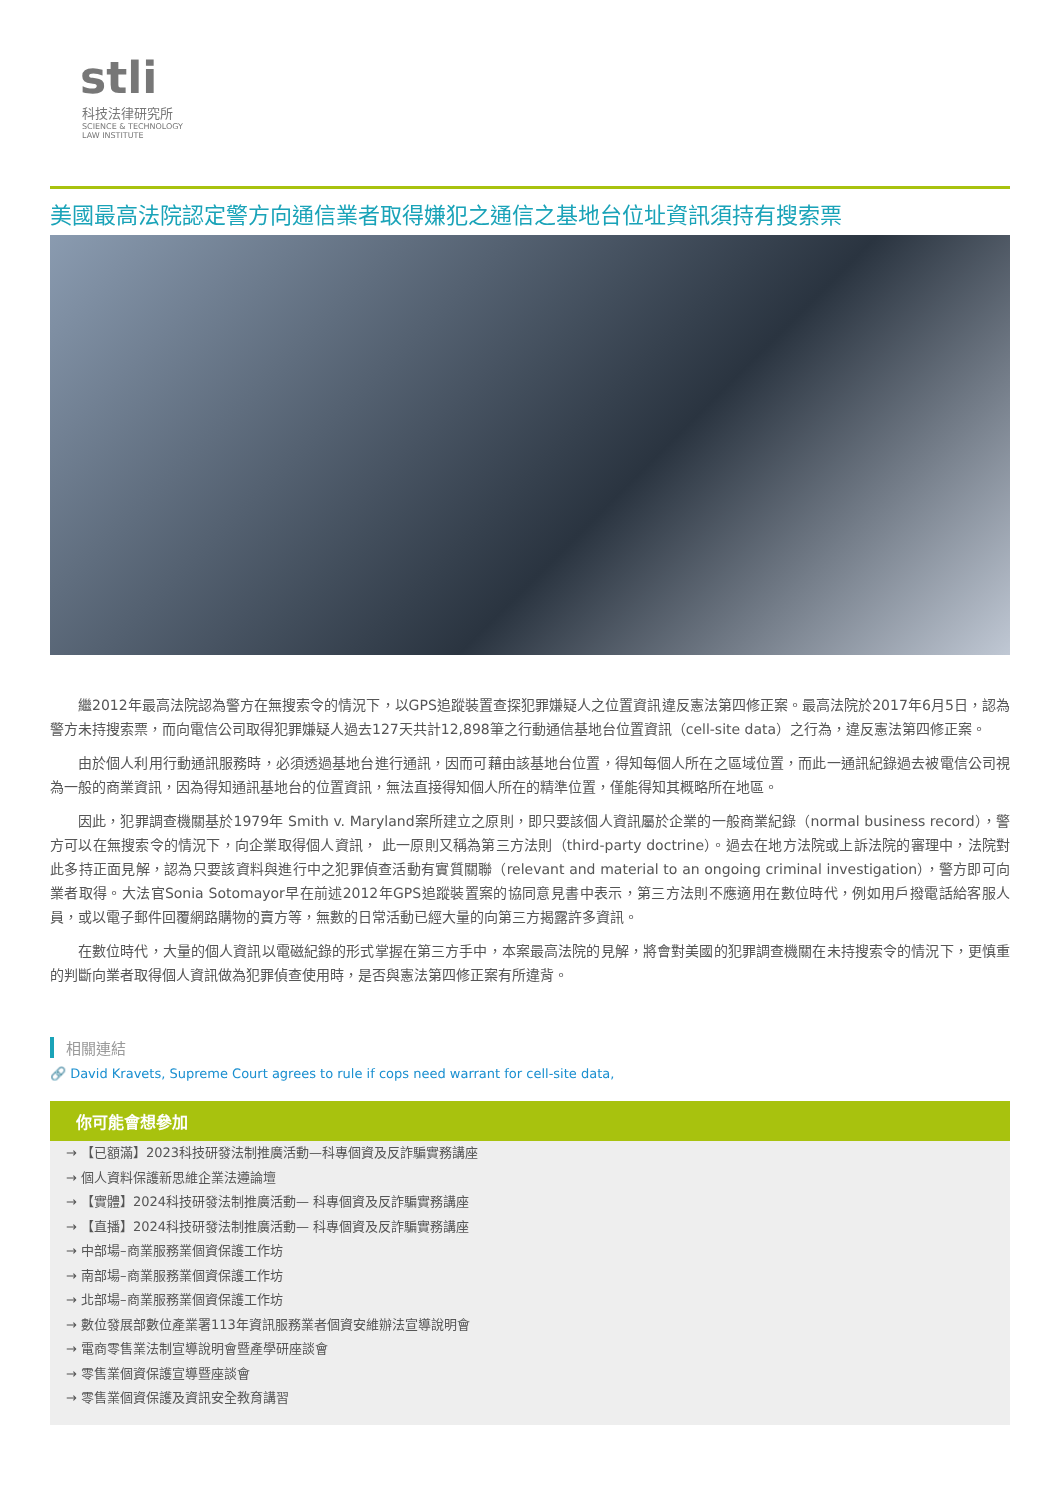stli
科技法律研究所
SCIENCE & TECHNOLOGY
LAW INSTITUTE
美國最高法院認定警方向通信業者取得嫌犯之通信之基地台位址資訊須持有搜索票
繼2012年最高法院認為警方在無搜索令的情況下，以GPS追蹤裝置查探犯罪嫌疑人之位置資訊違反憲法第四修正案。最高法院於2017年6月5日，認為警方未持搜索票，而向電信公司取得犯罪嫌疑人過去127天共計12,898筆之行動通信基地台位置資訊（cell-site data）之行為，違反憲法第四修正案。
由於個人利用行動通訊服務時，必須透過基地台進行通訊，因而可藉由該基地台位置，得知每個人所在之區域位置，而此一通訊紀錄過去被電信公司視為一般的商業資訊，因為得知通訊基地台的位置資訊，無法直接得知個人所在的精準位置，僅能得知其概略所在地區。
因此，犯罪調查機關基於1979年 Smith v. Maryland案所建立之原則，即只要該個人資訊屬於企業的一般商業紀錄（normal business record），警方可以在無搜索令的情況下，向企業取得個人資訊， 此一原則又稱為第三方法則（third-party doctrine）。過去在地方法院或上訴法院的審理中，法院對此多持正面見解，認為只要該資料與進行中之犯罪偵查活動有實質關聯（relevant and material to an ongoing criminal investigation），警方即可向業者取得。大法官Sonia Sotomayor早在前述2012年GPS追蹤裝置案的協同意見書中表示，第三方法則不應適用在數位時代，例如用戶撥電話給客服人員，或以電子郵件回覆網路購物的賣方等，無數的日常活動已經大量的向第三方揭露許多資訊。
在數位時代，大量的個人資訊以電磁紀錄的形式掌握在第三方手中，本案最高法院的見解，將會對美國的犯罪調查機關在未持搜索令的情況下，更慎重的判斷向業者取得個人資訊做為犯罪偵查使用時，是否與憲法第四修正案有所違背。
相關連結
🔗 David Kravets, Supreme Court agrees to rule if cops need warrant for cell-site data,
你可能會想參加
→ 【已額滿】2023科技研發法制推廣活動—科專個資及反詐騙實務講座
→ 個人資料保護新思維企業法遵論壇
→ 【實體】2024科技研發法制推廣活動— 科專個資及反詐騙實務講座
→ 【直播】2024科技研發法制推廣活動— 科專個資及反詐騙實務講座
→ 中部場–商業服務業個資保護工作坊
→ 南部場–商業服務業個資保護工作坊
→ 北部場–商業服務業個資保護工作坊
→ 數位發展部數位產業署113年資訊服務業者個資安維辦法宣導說明會
→ 電商零售業法制宣導說明會暨產學研座談會
→ 零售業個資保護宣導暨座談會
→ 零售業個資保護及資訊安全教育講習